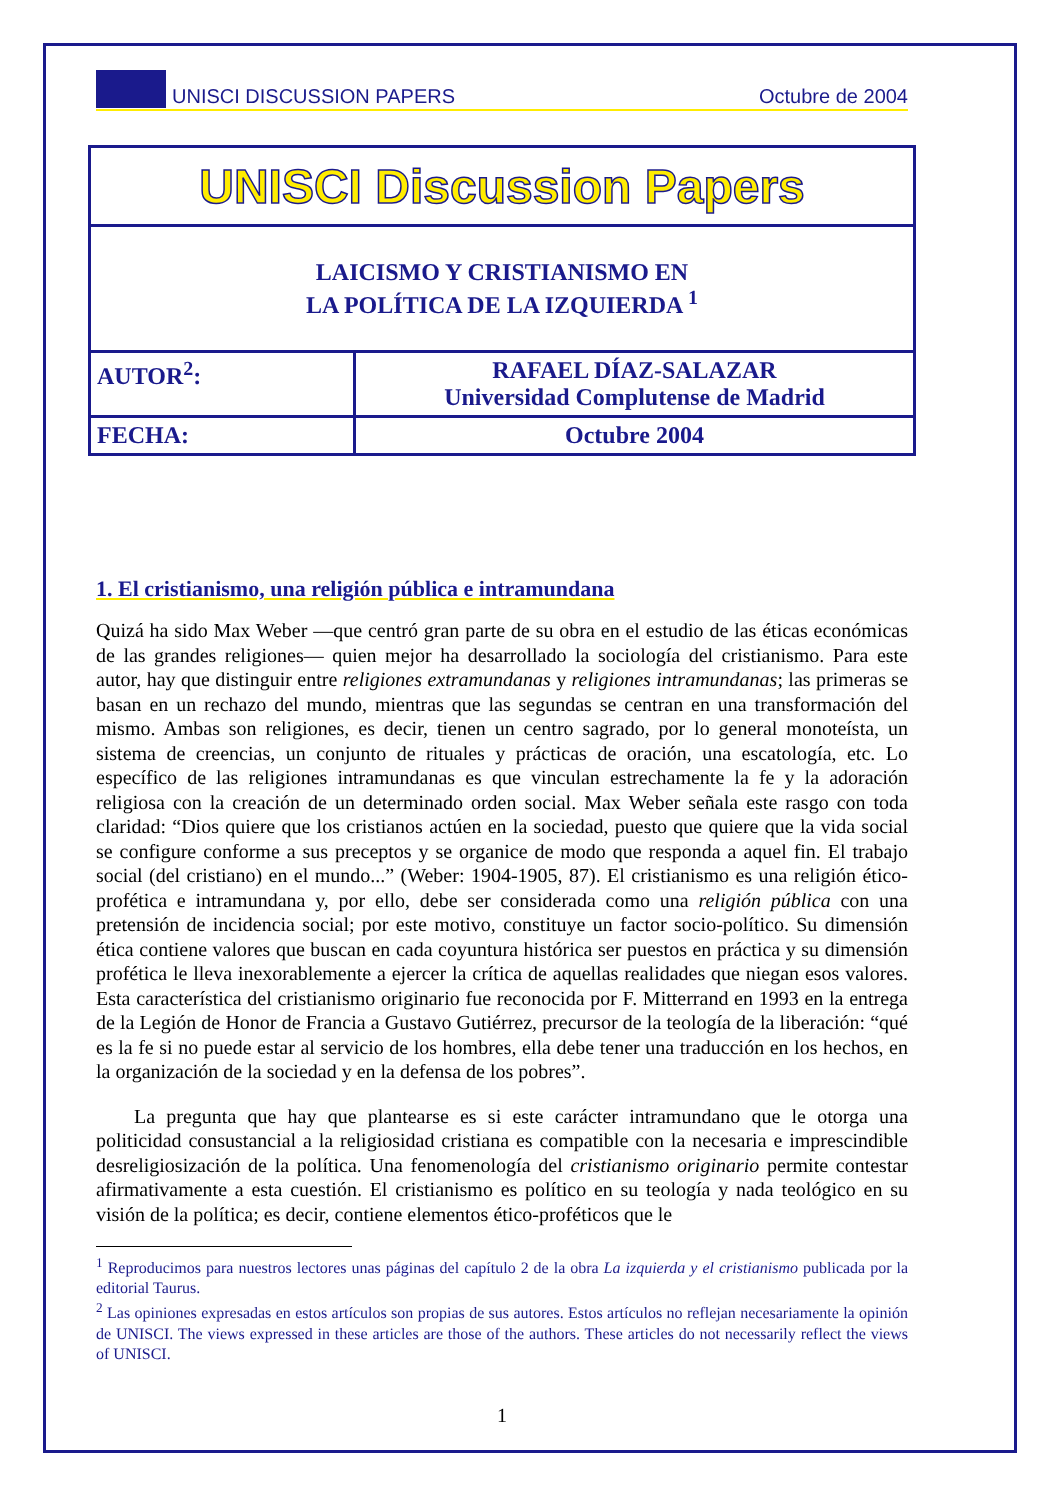UNISCI DISCUSSION PAPERS Octubre de 2004
| UNISCI Discussion Papers | |
| LAICISMO Y CRISTIANISMO EN LA POLÍTICA DE LA IZQUIERDA <sup>1</sup> | |
| AUTOR<sup>2</sup>: | RAFAEL DÍAZ-SALAZAR Universidad Complutense de Madrid |
| FECHA: | Octubre 2004 |
1. El cristianismo, una religión pública e intramundana
Quizá ha sido Max Weber —que centró gran parte de su obra en el estudio de las éticas económicas de las grandes religiones— quien mejor ha desarrollado la sociología del cristianismo. Para este autor, hay que distinguir entre religiones extramundanas y religiones intramundanas; las primeras se basan en un rechazo del mundo, mientras que las segundas se centran en una transformación del mismo. Ambas son religiones, es decir, tienen un centro sagrado, por lo general monoteísta, un sistema de creencias, un conjunto de rituales y prácticas de oración, una escatología, etc. Lo específico de las religiones intramundanas es que vinculan estrechamente la fe y la adoración religiosa con la creación de un determinado orden social. Max Weber señala este rasgo con toda claridad: “Dios quiere que los cristianos actúen en la sociedad, puesto que quiere que la vida social se configure conforme a sus preceptos y se organice de modo que responda a aquel fin. El trabajo social (del cristiano) en el mundo...” (Weber: 1904-1905, 87). El cristianismo es una religión ético-profética e intramundana y, por ello, debe ser considerada como una religión pública con una pretensión de incidencia social; por este motivo, constituye un factor socio-político. Su dimensión ética contiene valores que buscan en cada coyuntura histórica ser puestos en práctica y su dimensión profética le lleva inexorablemente a ejercer la crítica de aquellas realidades que niegan esos valores. Esta característica del cristianismo originario fue reconocida por F. Mitterrand en 1993 en la entrega de la Legión de Honor de Francia a Gustavo Gutiérrez, precursor de la teología de la liberación: “qué es la fe si no puede estar al servicio de los hombres, ella debe tener una traducción en los hechos, en la organización de la sociedad y en la defensa de los pobres”.
La pregunta que hay que plantearse es si este carácter intramundano que le otorga una politicidad consustancial a la religiosidad cristiana es compatible con la necesaria e imprescindible desreligiosización de la política. Una fenomenología del cristianismo originario permite contestar afirmativamente a esta cuestión. El cristianismo es político en su teología y nada teológico en su visión de la política; es decir, contiene elementos ético-proféticos que le
<sup>1</sup> Reproducimos para nuestros lectores unas páginas del capítulo 2 de la obra La izquierda y el cristianismo publicada por la editorial Taurus.
<sup>2</sup> Las opiniones expresadas en estos artículos son propias de sus autores. Estos artículos no reflejan necesariamente la opinión de UNISCI. The views expressed in these articles are those of the authors. These articles do not necessarily reflect the views of UNISCI.
1